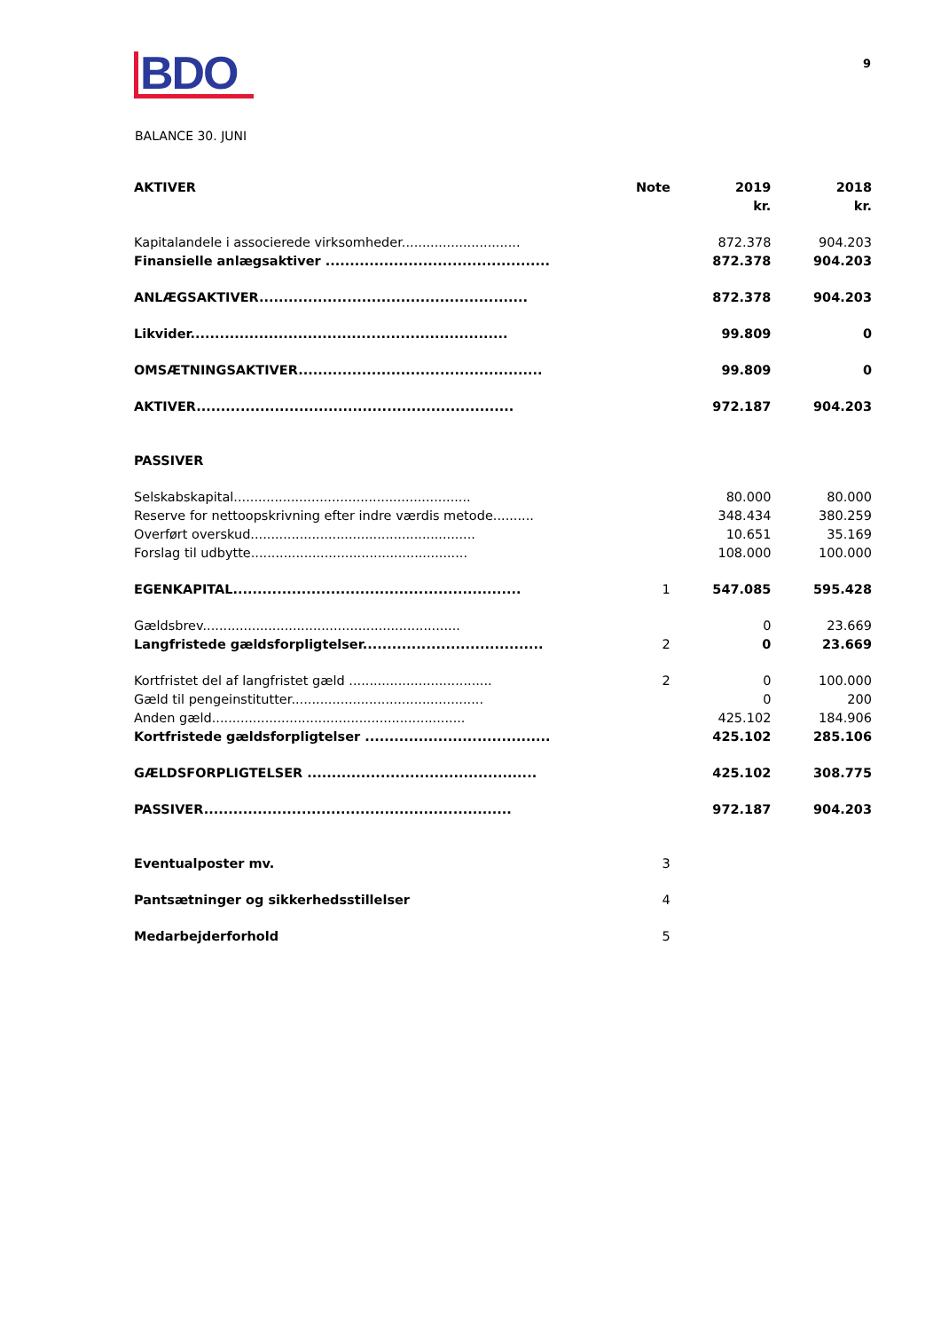BDO
9
BALANCE 30. JUNI
| AKTIVER | Note | 2019 kr. | 2018 kr. |
| --- | --- | --- | --- |
| Kapitalandele i associerede virksomheder............................. | | 872.378 | 904.203 |
| Finansielle anlægsaktiver .............................................. | | 872.378 | 904.203 |
| ANLÆGSAKTIVER....................................................... | | 872.378 | 904.203 |
| Likvider................................................................. | | 99.809 | 0 |
| OMSÆTNINGSAKTIVER.................................................. | | 99.809 | 0 |
| AKTIVER................................................................. | | 972.187 | 904.203 |
| PASSIVER | | | |
| Selskabskapital.......................................................... | | 80.000 | 80.000 |
| Reserve for nettoopskrivning efter indre værdis metode.......... | | 348.434 | 380.259 |
| Overført overskud....................................................... | | 10.651 | 35.169 |
| Forslag til udbytte..................................................... | | 108.000 | 100.000 |
| EGENKAPITAL........................................................... | 1 | 547.085 | 595.428 |
| Gældsbrev............................................................... | | 0 | 23.669 |
| Langfristede gældsforpligtelser..................................... | 2 | 0 | 23.669 |
| Kortfristet del af langfristet gæld ................................... | 2 | 0 | 100.000 |
| Gæld til pengeinstitutter............................................... | | 0 | 200 |
| Anden gæld.............................................................. | | 425.102 | 184.906 |
| Kortfristede gældsforpligtelser ...................................... | | 425.102 | 285.106 |
| GÆLDSFORPLIGTELSER ............................................... | | 425.102 | 308.775 |
| PASSIVER............................................................... | | 972.187 | 904.203 |
| Eventualposter mv. | 3 | | |
| Pantsætninger og sikkerhedsstillelser | 4 | | |
| Medarbejderforhold | 5 | | |